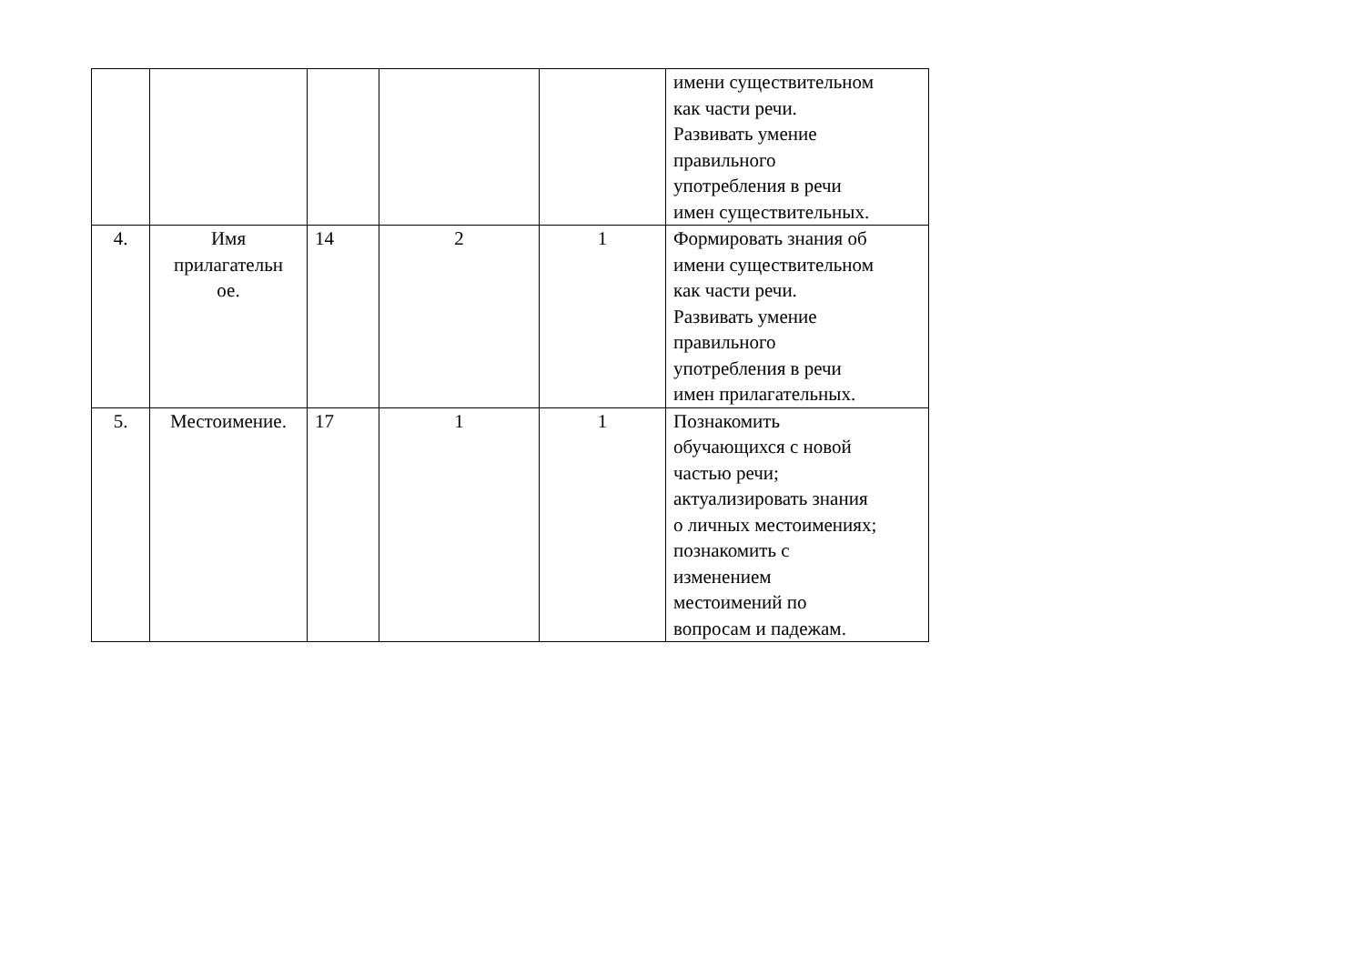| | | | | | имени существительном как части речи. Развивать умение правильного употребления в речи имен существительных. |
| 4. | Имя прилагательн ое. | 14 | 2 | 1 | Формировать знания об имени существительном как части речи. Развивать умение правильного употребления в речи имен прилагательных. |
| 5. | Местоимение. | 17 | 1 | 1 | Познакомить обучающихся с новой частью речи; актуализировать знания о личных местоимениях; познакомить с изменением местоимений по вопросам и падежам. |